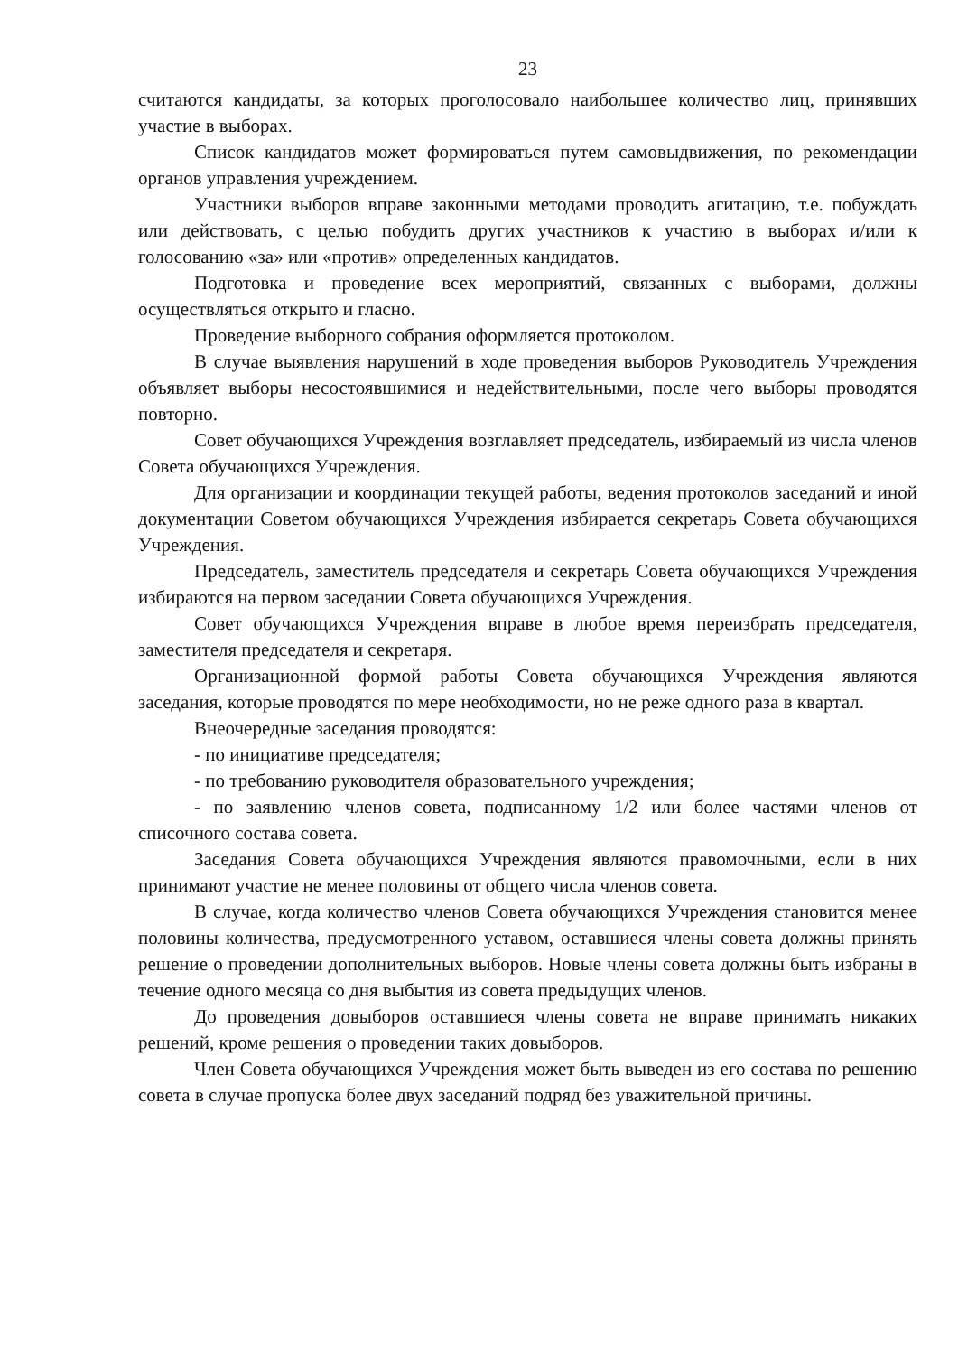23
считаются кандидаты, за которых проголосовало наибольшее количество лиц, принявших участие в выборах.
Список кандидатов может формироваться путем самовыдвижения, по рекомендации органов управления учреждением.
Участники выборов вправе законными методами проводить агитацию, т.е. побуждать или действовать, с целью побудить других участников к участию в выборах и/или к голосованию «за» или «против» определенных кандидатов.
Подготовка и проведение всех мероприятий, связанных с выборами, должны осуществляться открыто и гласно.
Проведение выборного собрания оформляется протоколом.
В случае выявления нарушений в ходе проведения выборов Руководитель Учреждения объявляет выборы несостоявшимися и недействительными, после чего выборы проводятся повторно.
Совет обучающихся Учреждения возглавляет председатель, избираемый из числа членов Совета обучающихся Учреждения.
Для организации и координации текущей работы, ведения протоколов заседаний и иной документации Советом обучающихся Учреждения избирается секретарь Совета обучающихся Учреждения.
Председатель, заместитель председателя и секретарь Совета обучающихся Учреждения избираются на первом заседании Совета обучающихся Учреждения.
Совет обучающихся Учреждения вправе в любое время переизбрать председателя, заместителя председателя и секретаря.
Организационной формой работы Совета обучающихся Учреждения являются заседания, которые проводятся по мере необходимости, но не реже одного раза в квартал.
Внеочередные заседания проводятся:
- по инициативе председателя;
- по требованию руководителя образовательного учреждения;
- по заявлению членов совета, подписанному 1/2 или более частями членов от списочного состава совета.
Заседания Совета обучающихся Учреждения являются правомочными, если в них принимают участие не менее половины от общего числа членов совета.
В случае, когда количество членов Совета обучающихся Учреждения становится менее половины количества, предусмотренного уставом, оставшиеся члены совета должны принять решение о проведении дополнительных выборов. Новые члены совета должны быть избраны в течение одного месяца со дня выбытия из совета предыдущих членов.
До проведения довыборов оставшиеся члены совета не вправе принимать никаких решений, кроме решения о проведении таких довыборов.
Член Совета обучающихся Учреждения может быть выведен из его состава по решению совета в случае пропуска более двух заседаний подряд без уважительной причины.